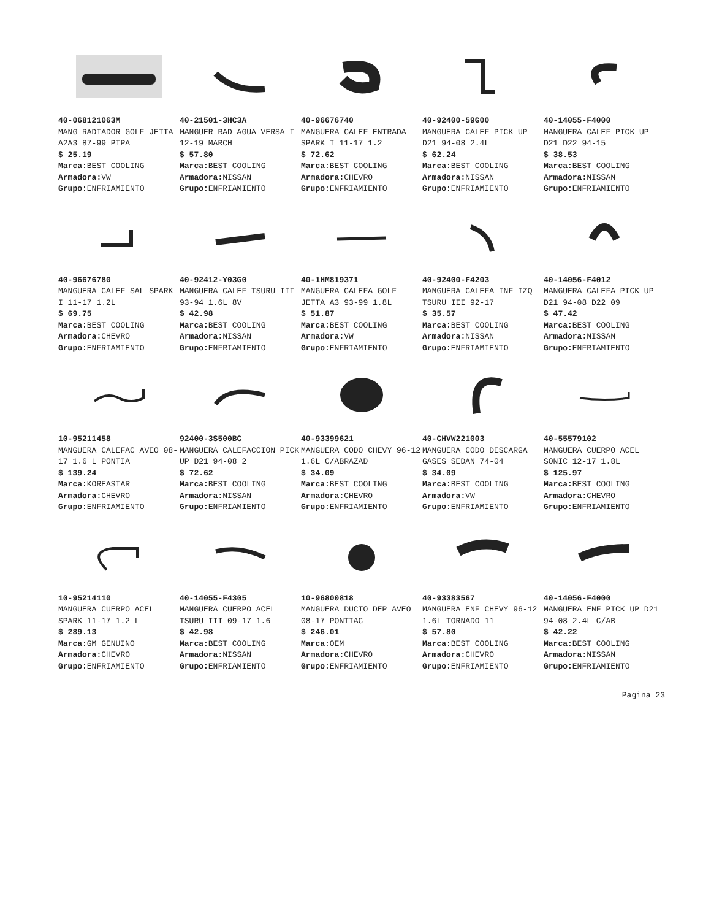40-068121063M
MANG RADIADOR GOLF JETTA A2A3 87-99 PIPA
$ 25.19
Marca: BEST COOLING
Armadora: VW
Grupo: ENFRIAMIENTO
40-21501-3HC3A
MANGUER RAD AGUA VERSA I 12-19 MARCH
$ 57.80
Marca: BEST COOLING
Armadora: NISSAN
Grupo: ENFRIAMIENTO
40-96676740
MANGUERA CALEF ENTRADA SPARK I 11-17 1.2
$ 72.62
Marca: BEST COOLING
Armadora: CHEVRO
Grupo: ENFRIAMIENTO
40-92400-59G00
MANGUERA CALEF PICK UP D21 94-08 2.4L
$ 62.24
Marca: BEST COOLING
Armadora: NISSAN
Grupo: ENFRIAMIENTO
40-14055-F4000
MANGUERA CALEF PICK UP D21 D22 94-15
$ 38.53
Marca: BEST COOLING
Armadora: NISSAN
Grupo: ENFRIAMIENTO
40-96676780
MANGUERA CALEF SAL SPARK I 11-17 1.2L
$ 69.75
Marca: BEST COOLING
Armadora: CHEVRO
Grupo: ENFRIAMIENTO
40-92412-Y03G0
MANGUERA CALEF TSURU III 93-94 1.6L 8V
$ 42.98
Marca: BEST COOLING
Armadora: NISSAN
Grupo: ENFRIAMIENTO
40-1HM819371
MANGUERA CALEFA GOLF JETTA A3 93-99 1.8L
$ 51.87
Marca: BEST COOLING
Armadora: VW
Grupo: ENFRIAMIENTO
40-92400-F4203
MANGUERA CALEFA INF IZQ TSURU III 92-17
$ 35.57
Marca: BEST COOLING
Armadora: NISSAN
Grupo: ENFRIAMIENTO
40-14056-F4012
MANGUERA CALEFA PICK UP D21 94-08 D22 09
$ 47.42
Marca: BEST COOLING
Armadora: NISSAN
Grupo: ENFRIAMIENTO
10-95211458
MANGUERA CALEFAC AVEO 08-17 1.6 L PONTIA
$ 139.24
Marca: KOREASTAR
Armadora: CHEVRO
Grupo: ENFRIAMIENTO
92400-3S500BC
MANGUERA CALEFACCION PICK UP D21 94-08 2
$ 72.62
Marca: BEST COOLING
Armadora: NISSAN
Grupo: ENFRIAMIENTO
40-93399621
MANGUERA CODO CHEVY 96-12 1.6L C/ABRAZAD
$ 34.09
Marca: BEST COOLING
Armadora: CHEVRO
Grupo: ENFRIAMIENTO
40-CHVW221003
MANGUERA CODO DESCARGA GASES SEDAN 74-04
$ 34.09
Marca: BEST COOLING
Armadora: VW
Grupo: ENFRIAMIENTO
40-55579102
MANGUERA CUERPO ACEL SONIC 12-17 1.8L
$ 125.97
Marca: BEST COOLING
Armadora: CHEVRO
Grupo: ENFRIAMIENTO
10-95214110
MANGUERA CUERPO ACEL SPARK 11-17 1.2 L
$ 289.13
Marca: GM GENUINO
Armadora: CHEVRO
Grupo: ENFRIAMIENTO
40-14055-F4305
MANGUERA CUERPO ACEL TSURU III 09-17 1.6
$ 42.98
Marca: BEST COOLING
Armadora: NISSAN
Grupo: ENFRIAMIENTO
10-96800818
MANGUERA DUCTO DEP AVEO 08-17 PONTIAC
$ 246.01
Marca: OEM
Armadora: CHEVRO
Grupo: ENFRIAMIENTO
40-93383567
MANGUERA ENF CHEVY 96-12 1.6L TORNADO 11
$ 57.80
Marca: BEST COOLING
Armadora: CHEVRO
Grupo: ENFRIAMIENTO
40-14056-F4000
MANGUERA ENF PICK UP D21 94-08 2.4L C/AB
$ 42.22
Marca: BEST COOLING
Armadora: NISSAN
Grupo: ENFRIAMIENTO
Pagina 23